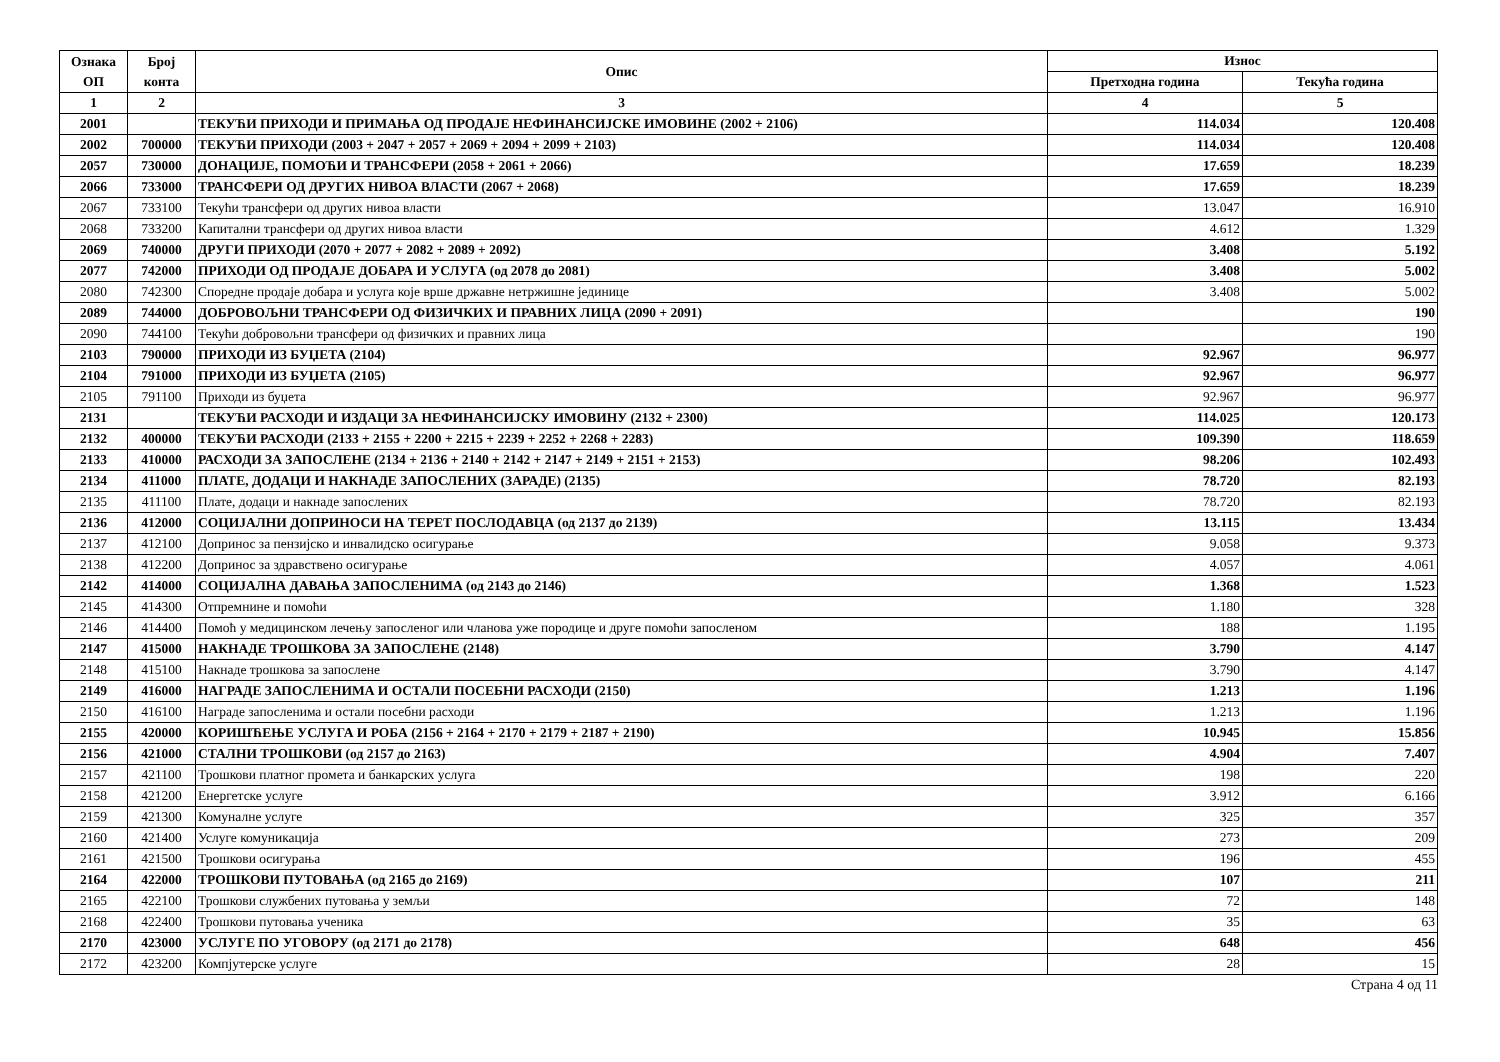| Ознака ОП | Број конта | Опис | Износ | |
| --- | --- | --- | --- | --- |
| | | | Претходна година | Текућа година |
| 1 | 2 | 3 | 4 | 5 |
| 2001 | | ТЕКУЋИ ПРИХОДИ И ПРИМАЊА ОД ПРОДАЈЕ НЕФИНАНСИЈСКЕ ИМОВИНЕ (2002 + 2106) | 114.034 | 120.408 |
| 2002 | 700000 | ТЕКУЋИ ПРИХОДИ (2003 + 2047 + 2057 + 2069 + 2094 + 2099 + 2103) | 114.034 | 120.408 |
| 2057 | 730000 | ДОНАЦИЈЕ, ПОМОЋИ И ТРАНСФЕРИ (2058 + 2061 + 2066) | 17.659 | 18.239 |
| 2066 | 733000 | ТРАНСФЕРИ ОД ДРУГИХ НИВОА ВЛАСТИ (2067 + 2068) | 17.659 | 18.239 |
| 2067 | 733100 | Текући трансфери од других нивоа власти | 13.047 | 16.910 |
| 2068 | 733200 | Капитални трансфери од других нивоа власти | 4.612 | 1.329 |
| 2069 | 740000 | ДРУГИ ПРИХОДИ (2070 + 2077 + 2082 + 2089 + 2092) | 3.408 | 5.192 |
| 2077 | 742000 | ПРИХОДИ ОД ПРОДАЈЕ ДОБАРА И УСЛУГА (од 2078 до 2081) | 3.408 | 5.002 |
| 2080 | 742300 | Споредне продаје добара и услуга које врше државне нетржишне јединице | 3.408 | 5.002 |
| 2089 | 744000 | ДОБРОВОЉНИ ТРАНСФЕРИ ОД ФИЗИЧКИХ И ПРАВНИХ ЛИЦА (2090 + 2091) | | 190 |
| 2090 | 744100 | Текући добровољни трансфери од физичких и правних лица | | 190 |
| 2103 | 790000 | ПРИХОДИ ИЗ БУЏЕТА (2104) | 92.967 | 96.977 |
| 2104 | 791000 | ПРИХОДИ ИЗ БУЏЕТА (2105) | 92.967 | 96.977 |
| 2105 | 791100 | Приходи из буџета | 92.967 | 96.977 |
| 2131 | | ТЕКУЋИ РАСХОДИ И ИЗДАЦИ ЗА НЕФИНАНСИЈСКУ ИМОВИНУ (2132 + 2300) | 114.025 | 120.173 |
| 2132 | 400000 | ТЕКУЋИ РАСХОДИ (2133 + 2155 + 2200 + 2215 + 2239 + 2252 + 2268 + 2283) | 109.390 | 118.659 |
| 2133 | 410000 | РАСХОДИ ЗА ЗАПОСЛЕНЕ (2134 + 2136 + 2140 + 2142 + 2147 + 2149 + 2151 + 2153) | 98.206 | 102.493 |
| 2134 | 411000 | ПЛАТЕ, ДОДАЦИ И НАКНАДЕ ЗАПОСЛЕНИХ (ЗАРАДЕ) (2135) | 78.720 | 82.193 |
| 2135 | 411100 | Плате, додаци и накнаде запослених | 78.720 | 82.193 |
| 2136 | 412000 | СОЦИЈАЛНИ ДОПРИНОСИ НА ТЕРЕТ ПОСЛОДАВЦА (од 2137 до 2139) | 13.115 | 13.434 |
| 2137 | 412100 | Допринос за пензијско и инвалидско осигурање | 9.058 | 9.373 |
| 2138 | 412200 | Допринос за здравствено осигурање | 4.057 | 4.061 |
| 2142 | 414000 | СОЦИЈАЛНА ДАВАЊА ЗАПОСЛЕНИМА (од 2143 до 2146) | 1.368 | 1.523 |
| 2145 | 414300 | Отпремнине и помоћи | 1.180 | 328 |
| 2146 | 414400 | Помоћ у медицинском лечењу запосленог или чланова уже породице и друге помоћи запосленом | 188 | 1.195 |
| 2147 | 415000 | НАКНАДЕ ТРОШКОВА ЗА ЗАПОСЛЕНЕ (2148) | 3.790 | 4.147 |
| 2148 | 415100 | Накнаде трошкова за запослене | 3.790 | 4.147 |
| 2149 | 416000 | НАГРАДЕ ЗАПОСЛЕНИМА И ОСТАЛИ ПОСЕБНИ РАСХОДИ (2150) | 1.213 | 1.196 |
| 2150 | 416100 | Награде запосленима и остали посебни расходи | 1.213 | 1.196 |
| 2155 | 420000 | КОРИШЋЕЊЕ УСЛУГА И РОБА (2156 + 2164 + 2170 + 2179 + 2187 + 2190) | 10.945 | 15.856 |
| 2156 | 421000 | СТАЛНИ ТРОШКОВИ (од 2157 до 2163) | 4.904 | 7.407 |
| 2157 | 421100 | Трошкови платног промета и банкарских услуга | 198 | 220 |
| 2158 | 421200 | Енергетске услуге | 3.912 | 6.166 |
| 2159 | 421300 | Комуналне услуге | 325 | 357 |
| 2160 | 421400 | Услуге комуникација | 273 | 209 |
| 2161 | 421500 | Трошкови осигурања | 196 | 455 |
| 2164 | 422000 | ТРОШКОВИ ПУТОВАЊА (од 2165 до 2169) | 107 | 211 |
| 2165 | 422100 | Трошкови службених путовања у земљи | 72 | 148 |
| 2168 | 422400 | Трошкови путовања ученика | 35 | 63 |
| 2170 | 423000 | УСЛУГЕ ПО УГОВОРУ (од 2171 до 2178) | 648 | 456 |
| 2172 | 423200 | Компјутерске услуге | 28 | 15 |
Страна 4 од 11